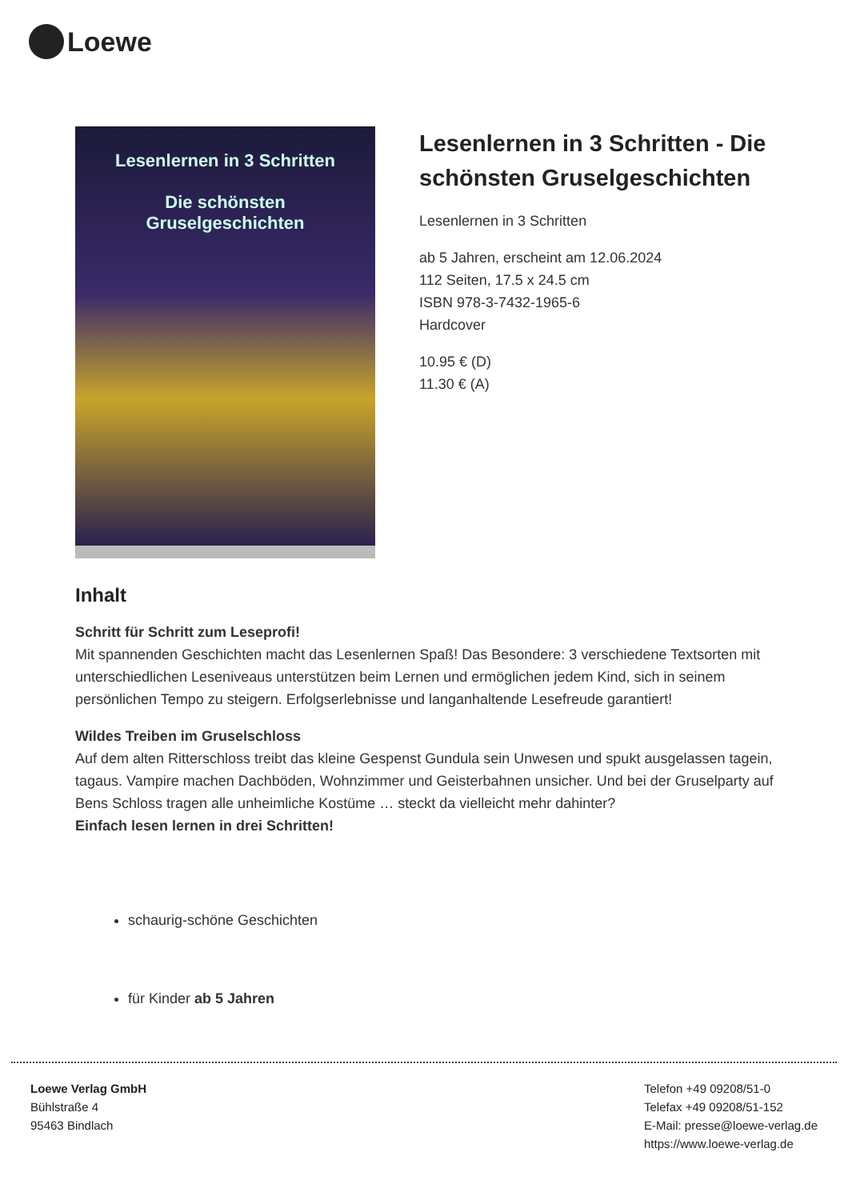Loewe
Lesenlernen in 3 Schritten
Die schönsten
Gruselgeschichten
Lesenlernen in 3 Schritten - Die schönsten Gruselgeschichten
Lesenlernen in 3 Schritten
ab 5 Jahren, erscheint am 12.06.2024
112 Seiten, 17.5 x 24.5 cm
ISBN 978-3-7432-1965-6
Hardcover
10.95 € (D)
11.30 € (A)
Inhalt
Schritt für Schritt zum Leseprofi!
Mit spannenden Geschichten macht das Lesenlernen Spaß! Das Besondere: 3 verschiedene Textsorten mit unterschiedlichen Leseniveaus unterstützen beim Lernen und ermöglichen jedem Kind, sich in seinem persönlichen Tempo zu steigern. Erfolgserlebnisse und langanhaltende Lesefreude garantiert!
Wildes Treiben im Gruselschloss
Auf dem alten Ritterschloss treibt das kleine Gespenst Gundula sein Unwesen und spukt ausgelassen tagein, tagaus. Vampire machen Dachböden, Wohnzimmer und Geisterbahnen unsicher. Und bei der Gruselparty auf Bens Schloss tragen alle unheimliche Kostüme … steckt da vielleicht mehr dahinter?
Einfach lesen lernen in drei Schritten!
schaurig-schöne Geschichten
für Kinder ab 5 Jahren
Loewe Verlag GmbH
Bühlstraße 4
95463 Bindlach
Telefon +49 09208/51-0
Telefax +49 09208/51-152
E-Mail: presse@loewe-verlag.de
https://www.loewe-verlag.de